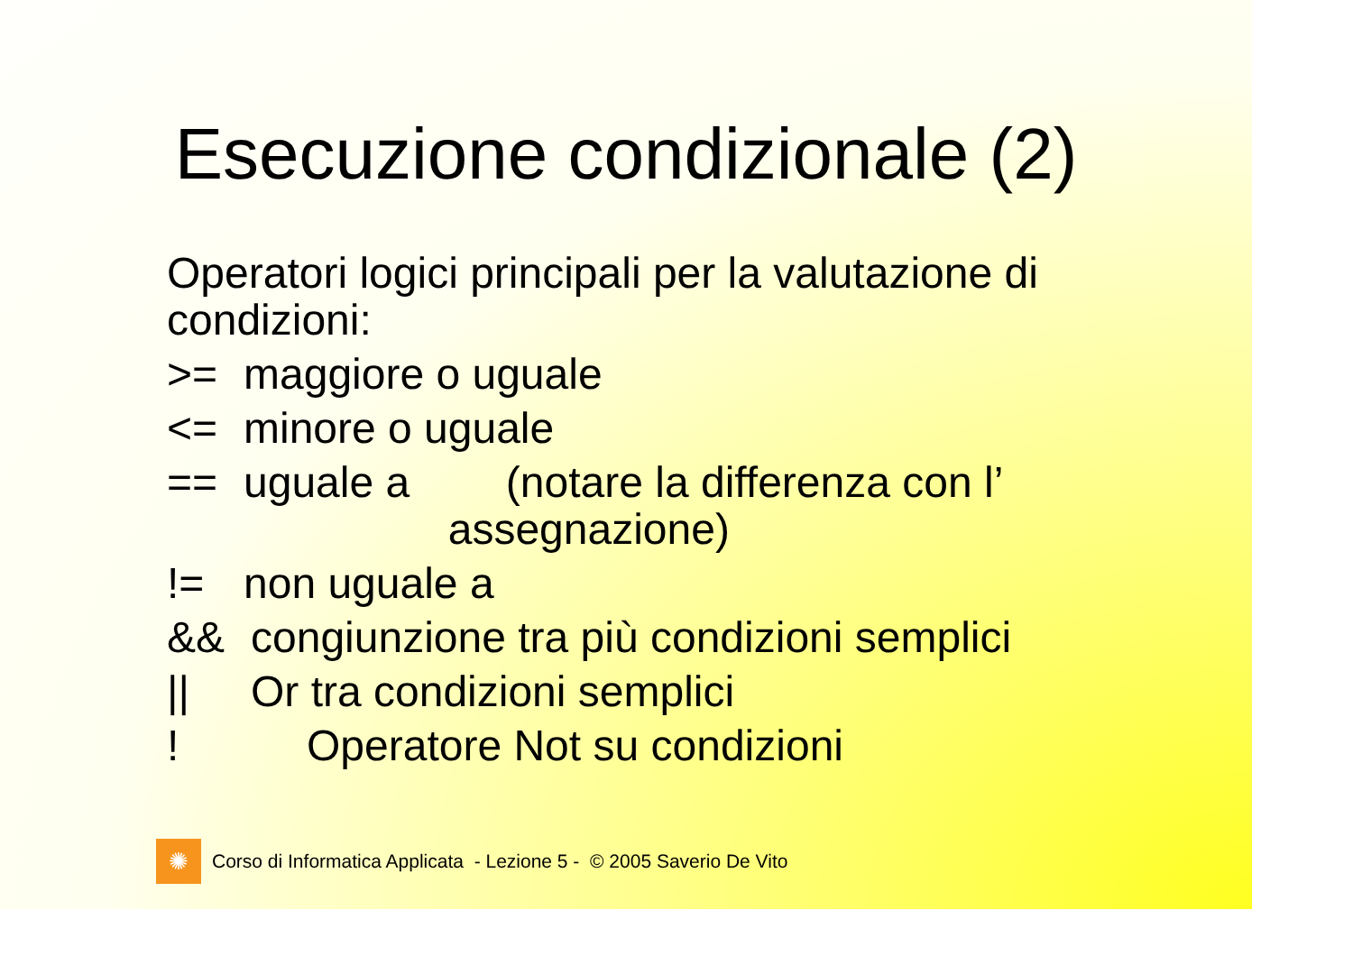Esecuzione condizionale (2)
Operatori logici principali per la valutazione di
condizioni:
>= maggiore o uguale
<= minore o uguale
== uguale a (notare la differenza con l’
assegnazione)
!= non uguale a
&& congiunzione tra più condizioni semplici
|| Or tra condizioni semplici
! Operatore Not su condizioni
✺
Corso di Informatica Applicata - Lezione 5 - © 2005 Saverio De Vito